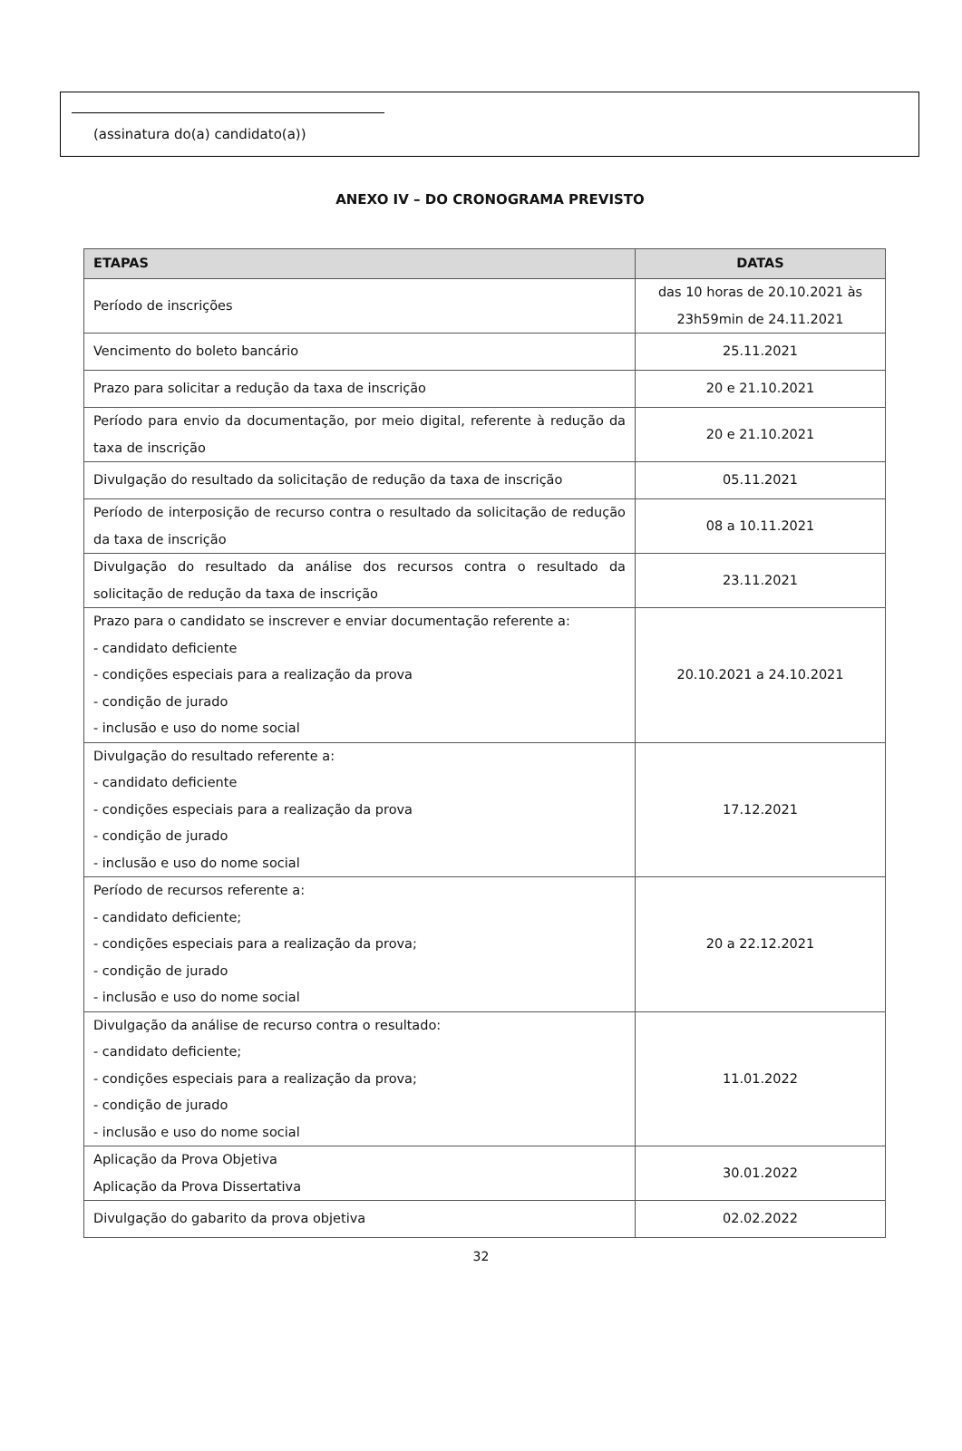(assinatura do(a) candidato(a))
ANEXO IV – DO CRONOGRAMA PREVISTO
| ETAPAS | DATAS |
| --- | --- |
| Período de inscrições | das 10 horas de 20.10.2021 às 23h59min de 24.11.2021 |
| Vencimento do boleto bancário | 25.11.2021 |
| Prazo para solicitar a redução da taxa de inscrição | 20 e 21.10.2021 |
| Período para envio da documentação, por meio digital, referente à redução da taxa de inscrição | 20 e 21.10.2021 |
| Divulgação do resultado da solicitação de redução da taxa de inscrição | 05.11.2021 |
| Período de interposição de recurso contra o resultado da solicitação de redução da taxa de inscrição | 08 a 10.11.2021 |
| Divulgação do resultado da análise dos recursos contra o resultado da solicitação de redução da taxa de inscrição | 23.11.2021 |
| Prazo para o candidato se inscrever e enviar documentação referente a: - candidato deficiente - condições especiais para a realização da prova - condição de jurado - inclusão e uso do nome social | 20.10.2021 a 24.10.2021 |
| Divulgação do resultado referente a: - candidato deficiente - condições especiais para a realização da prova - condição de jurado - inclusão e uso do nome social | 17.12.2021 |
| Período de recursos referente a: - candidato deficiente; - condições especiais para a realização da prova; - condição de jurado - inclusão e uso do nome social | 20 a 22.12.2021 |
| Divulgação da análise de recurso contra o resultado: - candidato deficiente; - condições especiais para a realização da prova; - condição de jurado - inclusão e uso do nome social | 11.01.2022 |
| Aplicação da Prova Objetiva Aplicação da Prova Dissertativa | 30.01.2022 |
| Divulgação do gabarito da prova objetiva | 02.02.2022 |
32